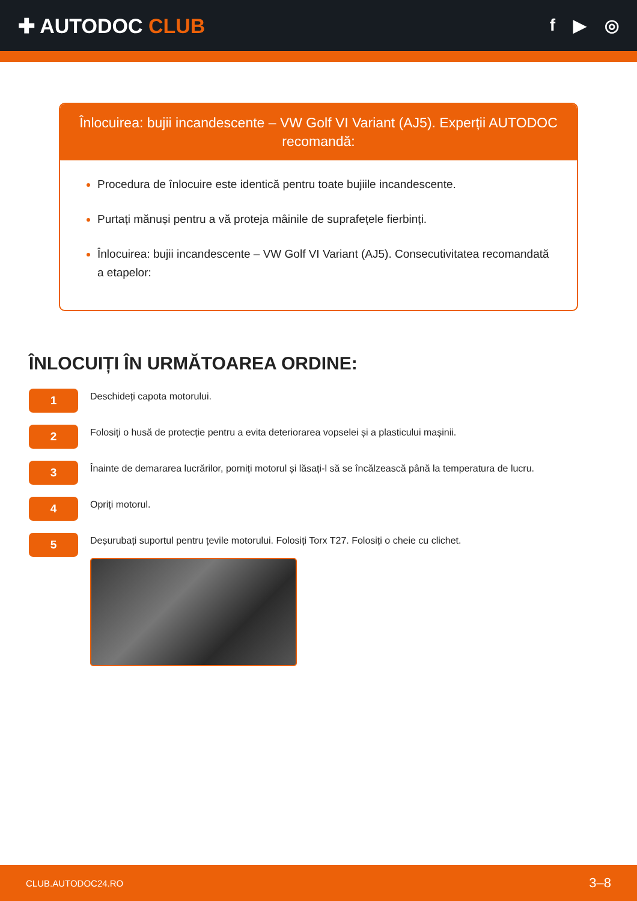✚ AUTODOC CLUB
f ▶ ◎
Înlocuirea: bujii incandescente – VW Golf VI Variant (AJ5). Experții AUTODOC recomandă:
Procedura de înlocuire este identică pentru toate bujiile incandescente.
Purtați mănuși pentru a vă proteja mâinile de suprafețele fierbinți.
Înlocuirea: bujii incandescente – VW Golf VI Variant (AJ5). Consecutivitatea recomandată a etapelor:
ÎNLOCUIȚI ÎN URMĂTOAREA ORDINE:
1
Deschideți capota motorului.
2
Folosiți o husă de protecție pentru a evita deteriorarea vopselei și a plasticului mașinii.
3
Înainte de demararea lucrărilor, porniți motorul și lăsați-l să se încălzească până la temperatura de lucru.
4
Opriți motorul.
5
Deșurubați suportul pentru țevile motorului. Folosiți Torx T27. Folosiți o cheie cu clichet.
CLUB.AUTODOC24.RO 3–8